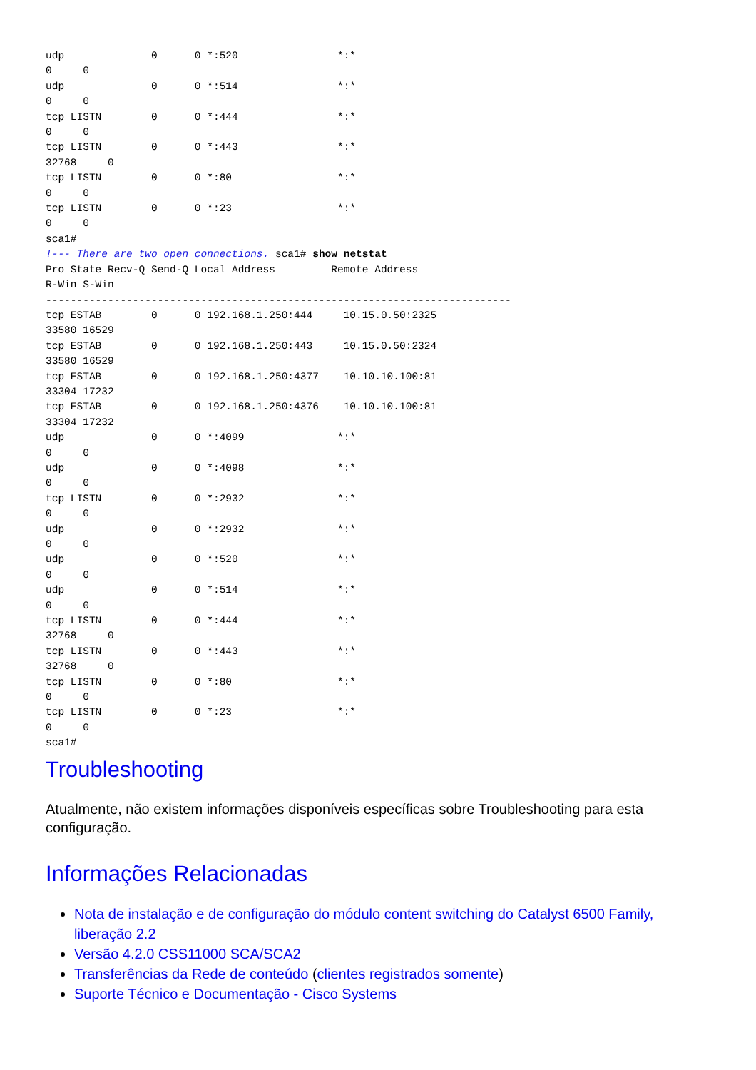udp              0      0 *:520                *:*
0     0
udp              0      0 *:514                *:*
0     0
tcp LISTN        0      0 *:444                *:*
0     0
tcp LISTN        0      0 *:443                *:*
32768     0
tcp LISTN        0      0 *:80                 *:*
0     0
tcp LISTN        0      0 *:23                 *:*
0     0
sca1#
!--- There are two open connections. sca1# show netstat
Pro State Recv-Q Send-Q Local Address         Remote Address
R-Win S-Win
---------------------------------------------------------------------------
tcp ESTAB        0      0 192.168.1.250:444     10.15.0.50:2325
33580 16529
tcp ESTAB        0      0 192.168.1.250:443     10.15.0.50:2324
33580 16529
tcp ESTAB        0      0 192.168.1.250:4377    10.10.10.100:81
33304 17232
tcp ESTAB        0      0 192.168.1.250:4376    10.10.10.100:81
33304 17232
udp              0      0 *:4099               *:*
0     0
udp              0      0 *:4098               *:*
0     0
tcp LISTN        0      0 *:2932               *:*
0     0
udp              0      0 *:2932               *:*
0     0
udp              0      0 *:520                *:*
0     0
udp              0      0 *:514                *:*
0     0
tcp LISTN        0      0 *:444                *:*
32768     0
tcp LISTN        0      0 *:443                *:*
32768     0
tcp LISTN        0      0 *:80                 *:*
0     0
tcp LISTN        0      0 *:23                 *:*
0     0
sca1#
Troubleshooting
Atualmente, não existem informações disponíveis específicas sobre Troubleshooting para esta configuração.
Informações Relacionadas
Nota de instalação e de configuração do módulo content switching do Catalyst 6500 Family, liberação 2.2
Versão 4.2.0 CSS11000 SCA/SCA2
Transferências da Rede de conteúdo (clientes registrados somente)
Suporte Técnico e Documentação - Cisco Systems